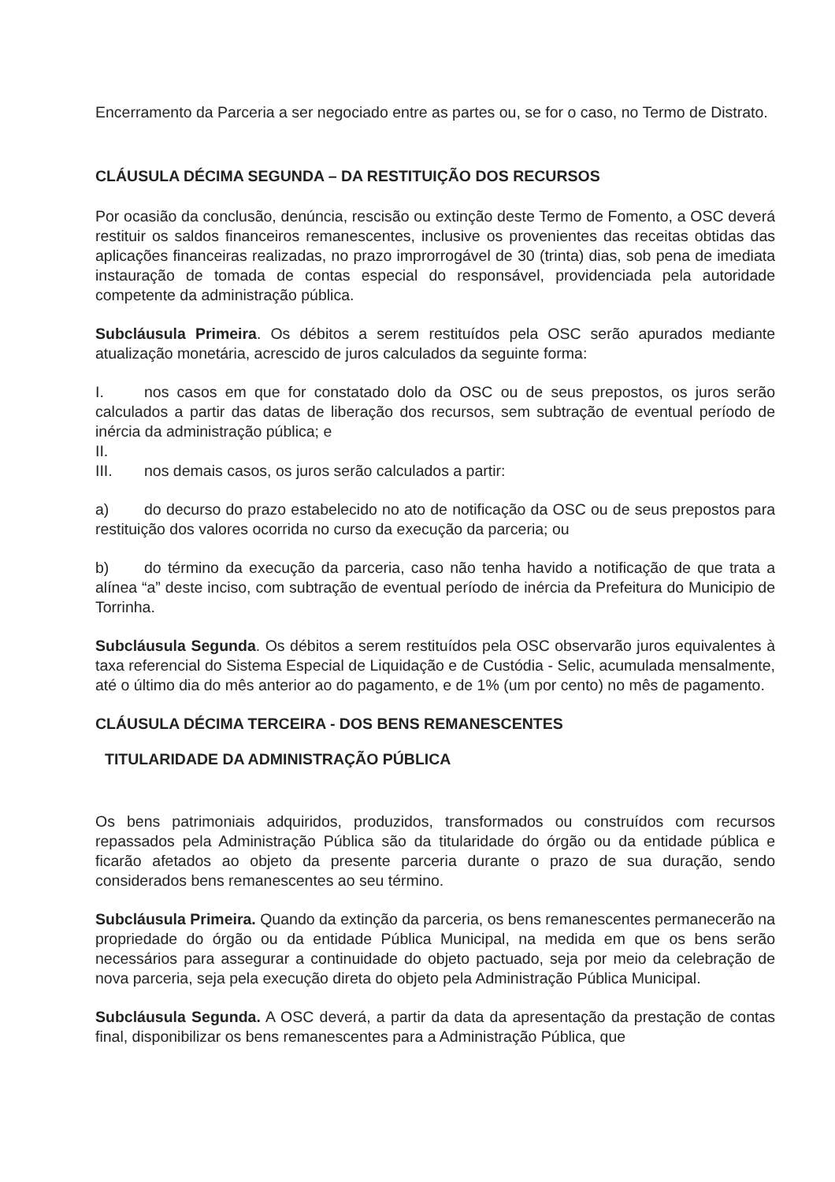Encerramento da Parceria a ser negociado entre as partes ou, se for o caso, no Termo de Distrato.
CLÁUSULA DÉCIMA SEGUNDA – DA RESTITUIÇÃO DOS RECURSOS
Por ocasião da conclusão, denúncia, rescisão ou extinção deste Termo de Fomento, a OSC deverá restituir os saldos financeiros remanescentes, inclusive os provenientes das receitas obtidas das aplicações financeiras realizadas, no prazo improrrogável de 30 (trinta) dias, sob pena de imediata instauração de tomada de contas especial do responsável, providenciada pela autoridade competente da administração pública.
Subcláusula Primeira. Os débitos a serem restituídos pela OSC serão apurados mediante atualização monetária, acrescido de juros calculados da seguinte forma:
I. nos casos em que for constatado dolo da OSC ou de seus prepostos, os juros serão calculados a partir das datas de liberação dos recursos, sem subtração de eventual período de inércia da administração pública; e
II.
III. nos demais casos, os juros serão calculados a partir:
a) do decurso do prazo estabelecido no ato de notificação da OSC ou de seus prepostos para restituição dos valores ocorrida no curso da execução da parceria; ou
b) do término da execução da parceria, caso não tenha havido a notificação de que trata a alínea “a” deste inciso, com subtração de eventual período de inércia da Prefeitura do Municipio de Torrinha.
Subcláusula Segunda. Os débitos a serem restituídos pela OSC observarão juros equivalentes à taxa referencial do Sistema Especial de Liquidação e de Custódia - Selic, acumulada mensalmente, até o último dia do mês anterior ao do pagamento, e de 1% (um por cento) no mês de pagamento.
CLÁUSULA DÉCIMA TERCEIRA - DOS BENS REMANESCENTES
TITULARIDADE DA ADMINISTRAÇÃO PÚBLICA
Os bens patrimoniais adquiridos, produzidos, transformados ou construídos com recursos repassados pela Administração Pública são da titularidade do órgão ou da entidade pública e ficarão afetados ao objeto da presente parceria durante o prazo de sua duração, sendo considerados bens remanescentes ao seu término.
Subcláusula Primeira. Quando da extinção da parceria, os bens remanescentes permanecerão na propriedade do órgão ou da entidade Pública Municipal, na medida em que os bens serão necessários para assegurar a continuidade do objeto pactuado, seja por meio da celebração de nova parceria, seja pela execução direta do objeto pela Administração Pública Municipal.
Subcláusula Segunda. A OSC deverá, a partir da data da apresentação da prestação de contas final, disponibilizar os bens remanescentes para a Administração Pública, que